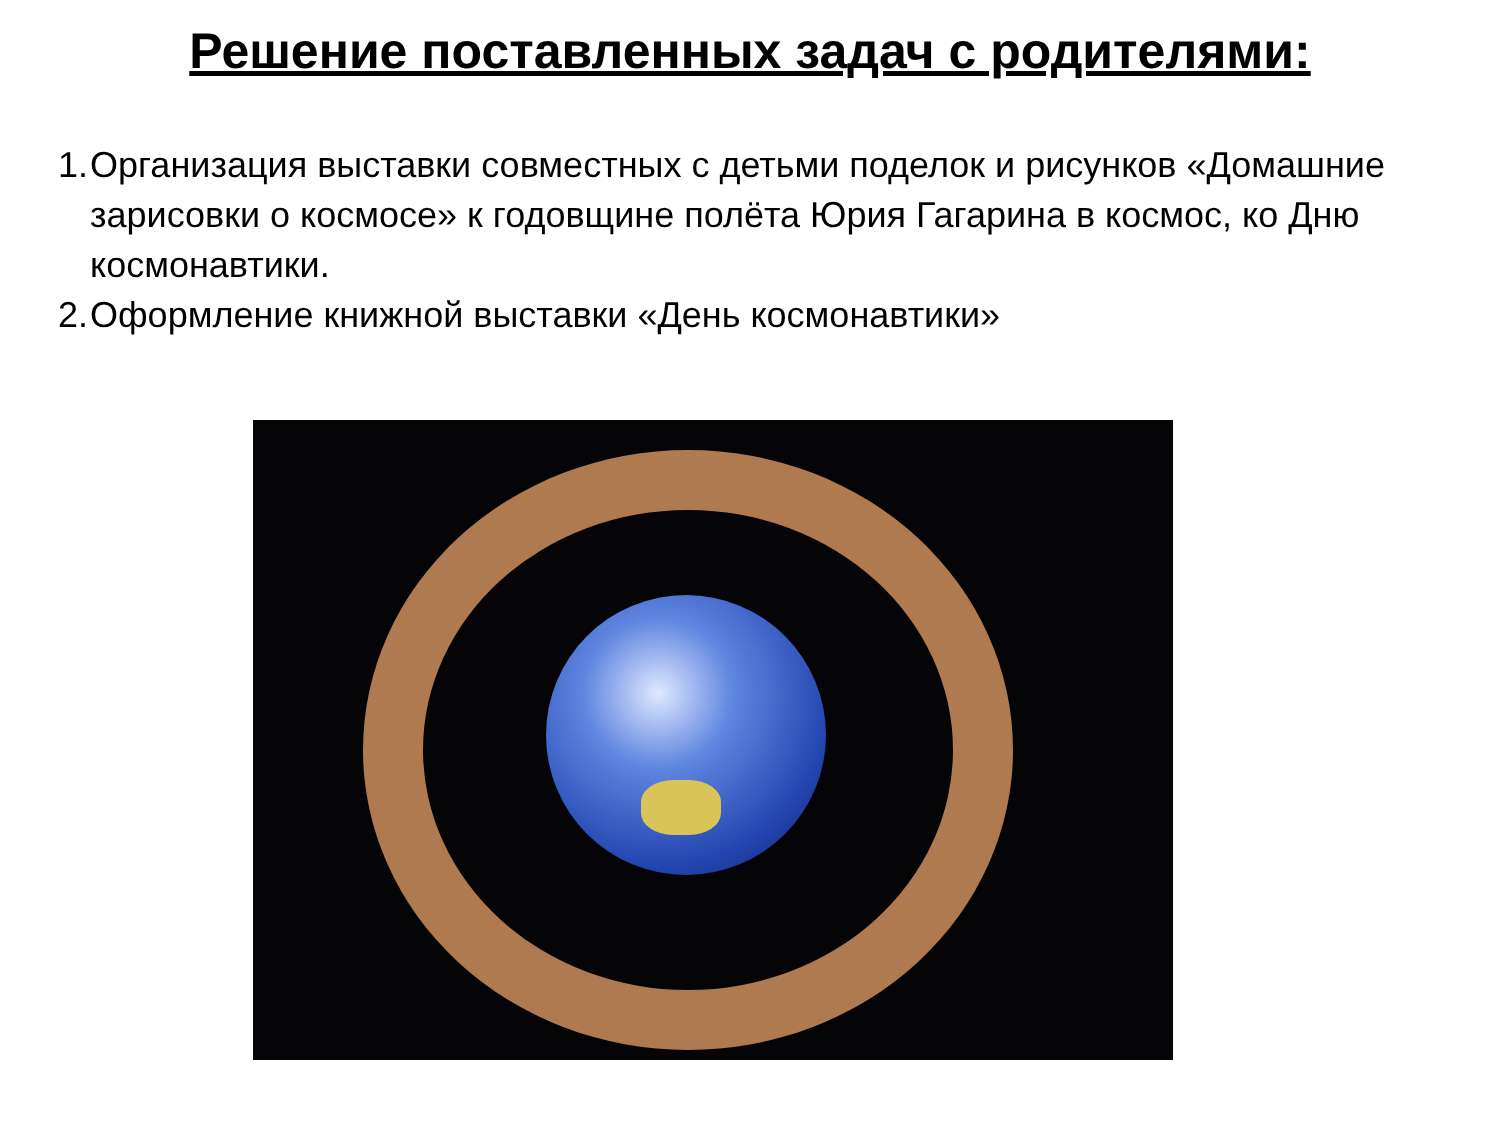Решение поставленных задач с родителями:
1. Организация выставки совместных с детьми поделок и рисунков «Домашние зарисовки о космосе» к годовщине полёта Юрия Гагарина в космос, ко Дню космонавтики.
2. Оформление книжной выставки «День космонавтики»